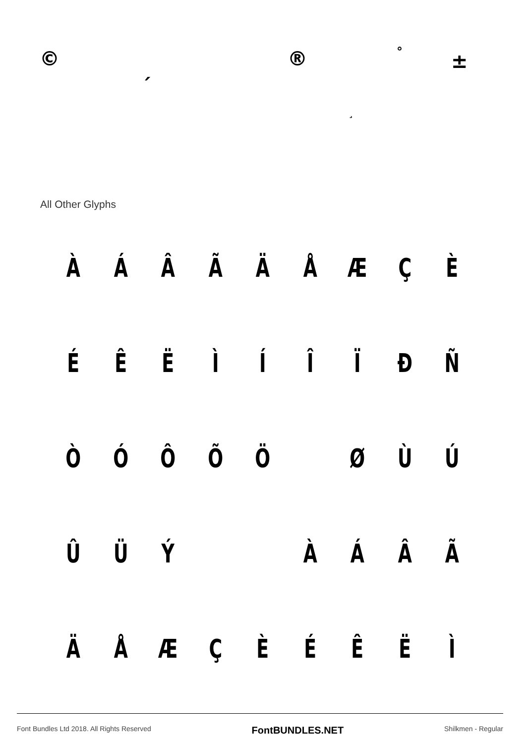©
´
® ° ±
¸
All Other Glyphs
ÀÁÂÃÄÅÆÇÈ
ÉÊËÌÍÎÏÐÑ
ÒÓÔÕÖ ØÙÚ
ÛÜÝ ÀÁÂÃ
ÄÅÆÇÈÉÊËÌ
Font Bundles Ltd 2018. All Rights Reserved FontBUNDLES.NET Shilkmen - Regular